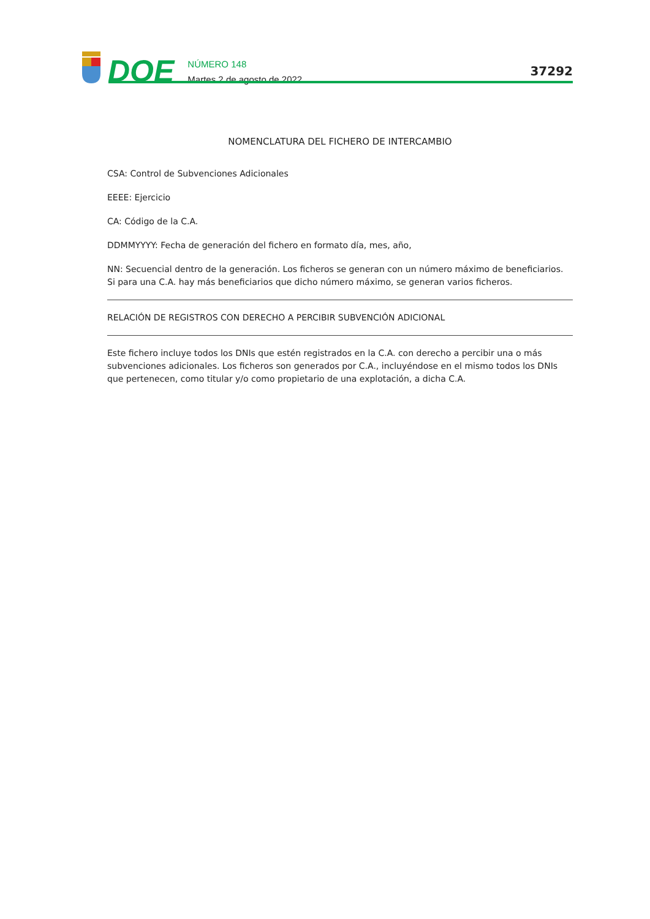DOE
NÚMERO 148
Martes 2 de agosto de 2022
37292
NOMENCLATURA DEL FICHERO DE INTERCAMBIO
CSA: Control de Subvenciones Adicionales
EEEE: Ejercicio
CA: Código de la C.A.
DDMMYYYY: Fecha de generación del fichero en formato día, mes, año,
NN: Secuencial dentro de la generación. Los ficheros se generan con un número máximo de beneficiarios. Si para una C.A. hay más beneficiarios que dicho número máximo, se generan varios ficheros.
RELACIÓN DE REGISTROS CON DERECHO A PERCIBIR SUBVENCIÓN ADICIONAL
Este fichero incluye todos los DNIs que estén registrados en la C.A. con derecho a percibir una o más subvenciones adicionales. Los ficheros son generados por C.A., incluyéndose en el mismo todos los DNIs que pertenecen, como titular y/o como propietario de una explotación, a dicha C.A.